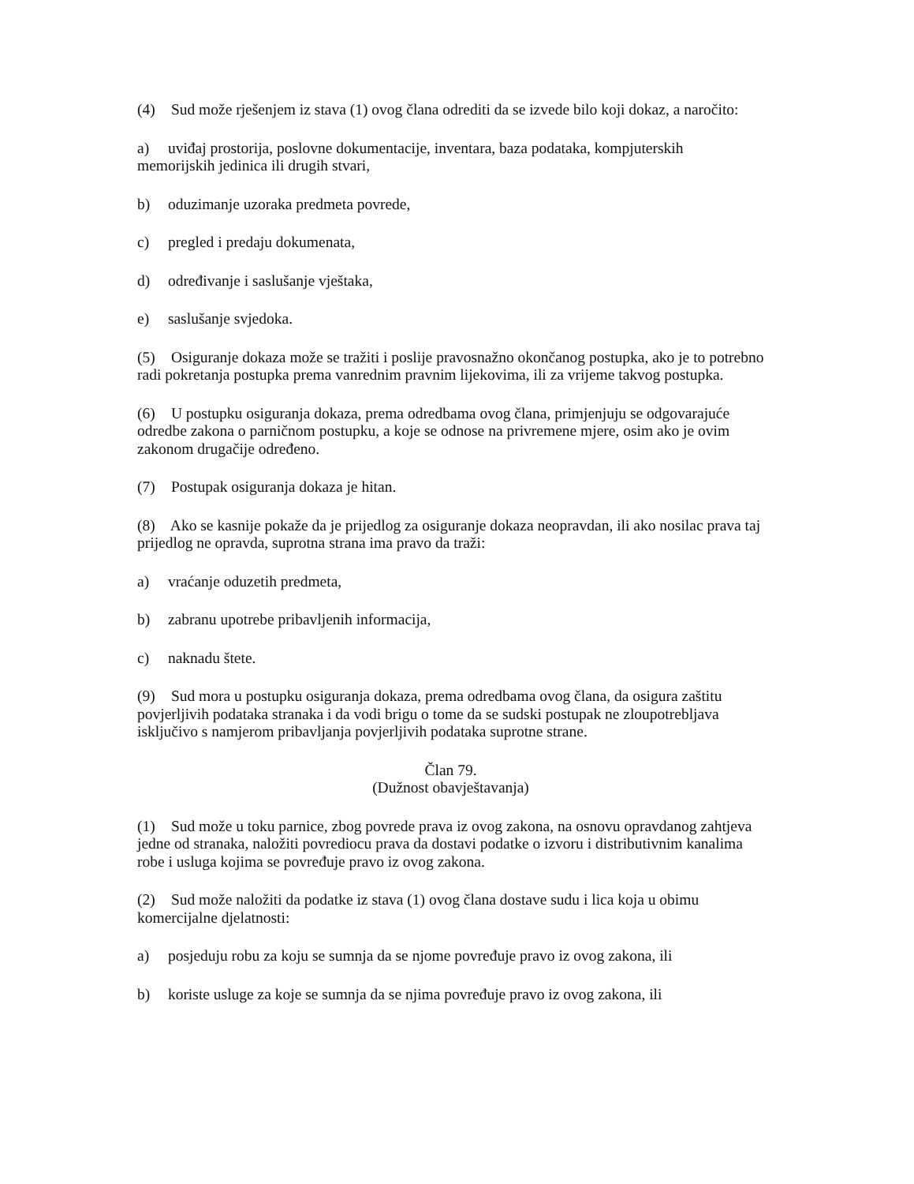(4) Sud može rješenjem iz stava (1) ovog člana odrediti da se izvede bilo koji dokaz, a naročito:
a) uviđaj prostorija, poslovne dokumentacije, inventara, baza podataka, kompjuterskih memorijskih jedinica ili drugih stvari,
b) oduzimanje uzoraka predmeta povrede,
c) pregled i predaju dokumenata,
d) određivanje i saslušanje vještaka,
e) saslušanje svjedoka.
(5) Osiguranje dokaza može se tražiti i poslije pravosnažno okončanog postupka, ako je to potrebno radi pokretanja postupka prema vanrednim pravnim lijekovima, ili za vrijeme takvog postupka.
(6) U postupku osiguranja dokaza, prema odredbama ovog člana, primjenjuju se odgovarajuće odredbe zakona o parničnom postupku, a koje se odnose na privremene mjere, osim ako je ovim zakonom drugačije određeno.
(7) Postupak osiguranja dokaza je hitan.
(8) Ako se kasnije pokaže da je prijedlog za osiguranje dokaza neopravdan, ili ako nosilac prava taj prijedlog ne opravda, suprotna strana ima pravo da traži:
a) vraćanje oduzetih predmeta,
b) zabranu upotrebe pribavljenih informacija,
c) naknadu štete.
(9) Sud mora u postupku osiguranja dokaza, prema odredbama ovog člana, da osigura zaštitu povjerljivih podataka stranaka i da vodi brigu o tome da se sudski postupak ne zloupotrebljava isključivo s namjerom pribavljanja povjerljivih podataka suprotne strane.
Član 79.
(Dužnost obavještavanja)
(1) Sud može u toku parnice, zbog povrede prava iz ovog zakona, na osnovu opravdanog zahtjeva jedne od stranaka, naložiti povrediocu prava da dostavi podatke o izvoru i distributivnim kanalima robe i usluga kojima se povređuje pravo iz ovog zakona.
(2) Sud može naložiti da podatke iz stava (1) ovog člana dostave sudu i lica koja u obimu komercijalne djelatnosti:
a) posjeduju robu za koju se sumnja da se njome povređuje pravo iz ovog zakona, ili
b) koriste usluge za koje se sumnja da se njima povređuje pravo iz ovog zakona, ili